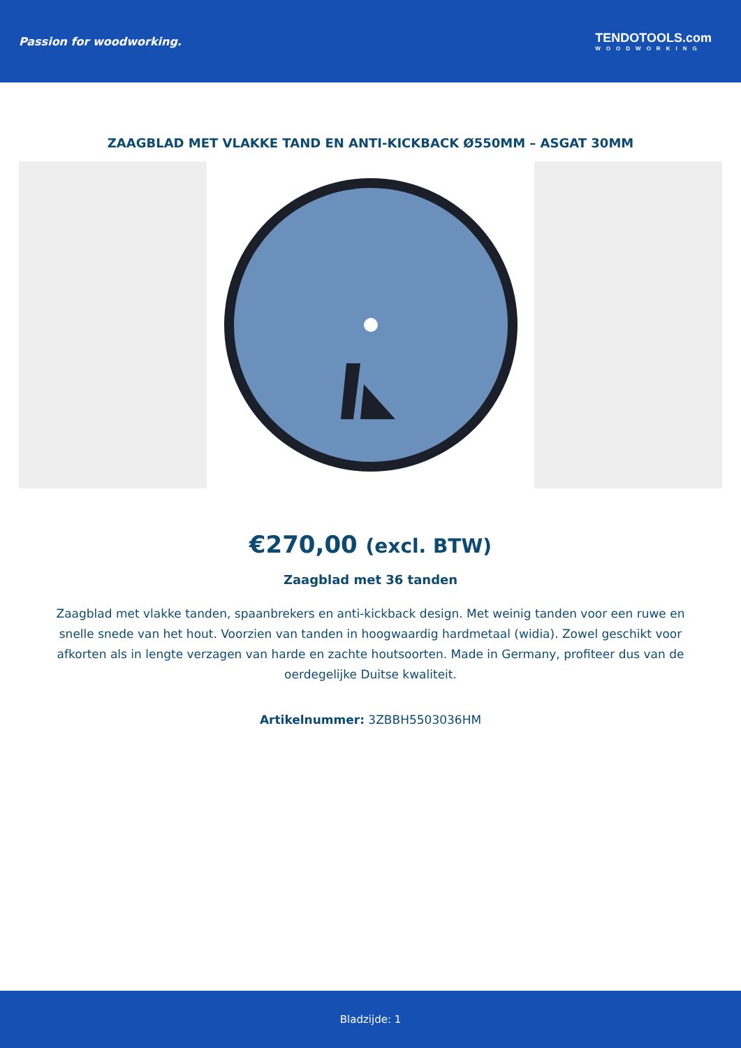Passion for woodworking. TENDOTOOLS.com
WOODWORKING
ZAAGBLAD MET VLAKKE TAND EN ANTI-KICKBACK Ø550MM – ASGAT 30MM
€270,00 (excl. BTW)
Zaagblad met 36 tanden
Zaagblad met vlakke tanden, spaanbrekers en anti-kickback design. Met weinig tanden voor een ruwe en snelle snede van het hout. Voorzien van tanden in hoogwaardig hardmetaal (widia). Zowel geschikt voor afkorten als in lengte verzagen van harde en zachte houtsoorten. Made in Germany, profiteer dus van de oerdegelijke Duitse kwaliteit.
Artikelnummer: 3ZBBH5503036HM
Bladzijde: 1